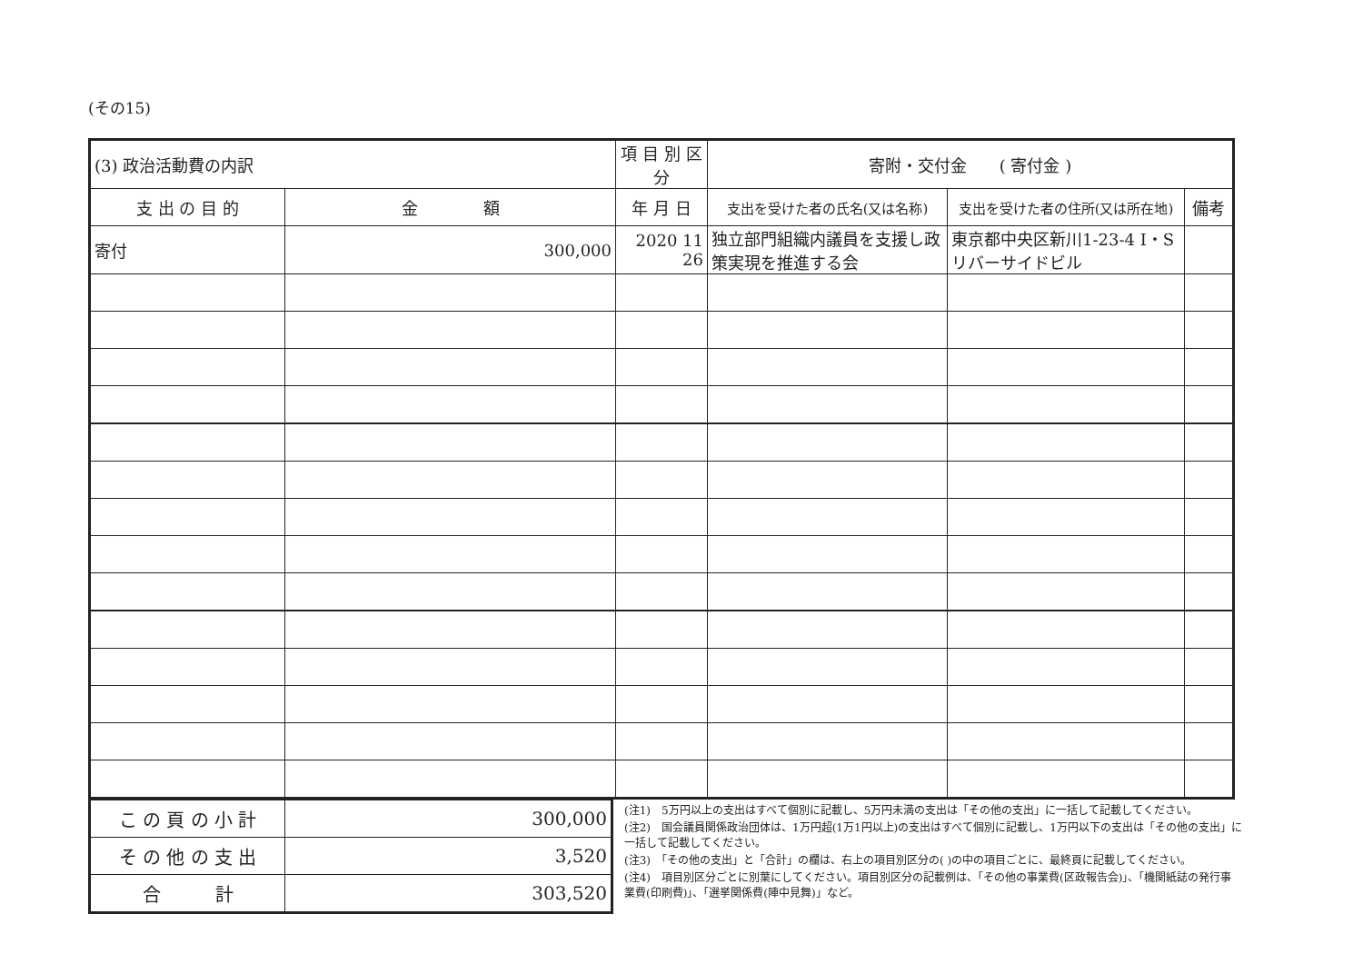(その15)
| (3) 政治活動費の内訳 | | 項 目 別 区 分 | 寄附・交付金 ( 寄付金 ) | | |
| --- | --- | --- | --- | --- | --- |
| 支 出 の 目 的 | 金 額 | 年 月 日 | 支出を受けた者の氏名(又は名称) | 支出を受けた者の住所(又は所在地) | 備考 |
| 寄付 | 300,000 | 2020 11 26 | 独立部門組織内議員を支援し政策実現を推進する会 | 東京都中央区新川1-23-4 I・S リバーサイドビル | |
| こ の 頁 の 小 計 | 300,000 |
| そ の 他 の 支 出 | 3,520 |
| 合 計 | 303,520 |
(注1)　5万円以上の支出はすべて個別に記載し、5万円未満の支出は「その他の支出」に一括して記載してください。
(注2)　国会議員関係政治団体は、1万円超(1万1円以上)の支出はすべて個別に記載し、1万円以下の支出は「その他の支出」に一括して記載してください。
(注3)　「その他の支出」と「合計」の欄は、右上の項目別区分の( )の中の項目ごとに、最終頁に記載してください。
(注4)　項目別区分ごとに別葉にしてください。項目別区分の記載例は、「その他の事業費(区政報告会)」、「機関紙誌の発行事業費(印刷費)」、「選挙関係費(陣中見舞)」など。